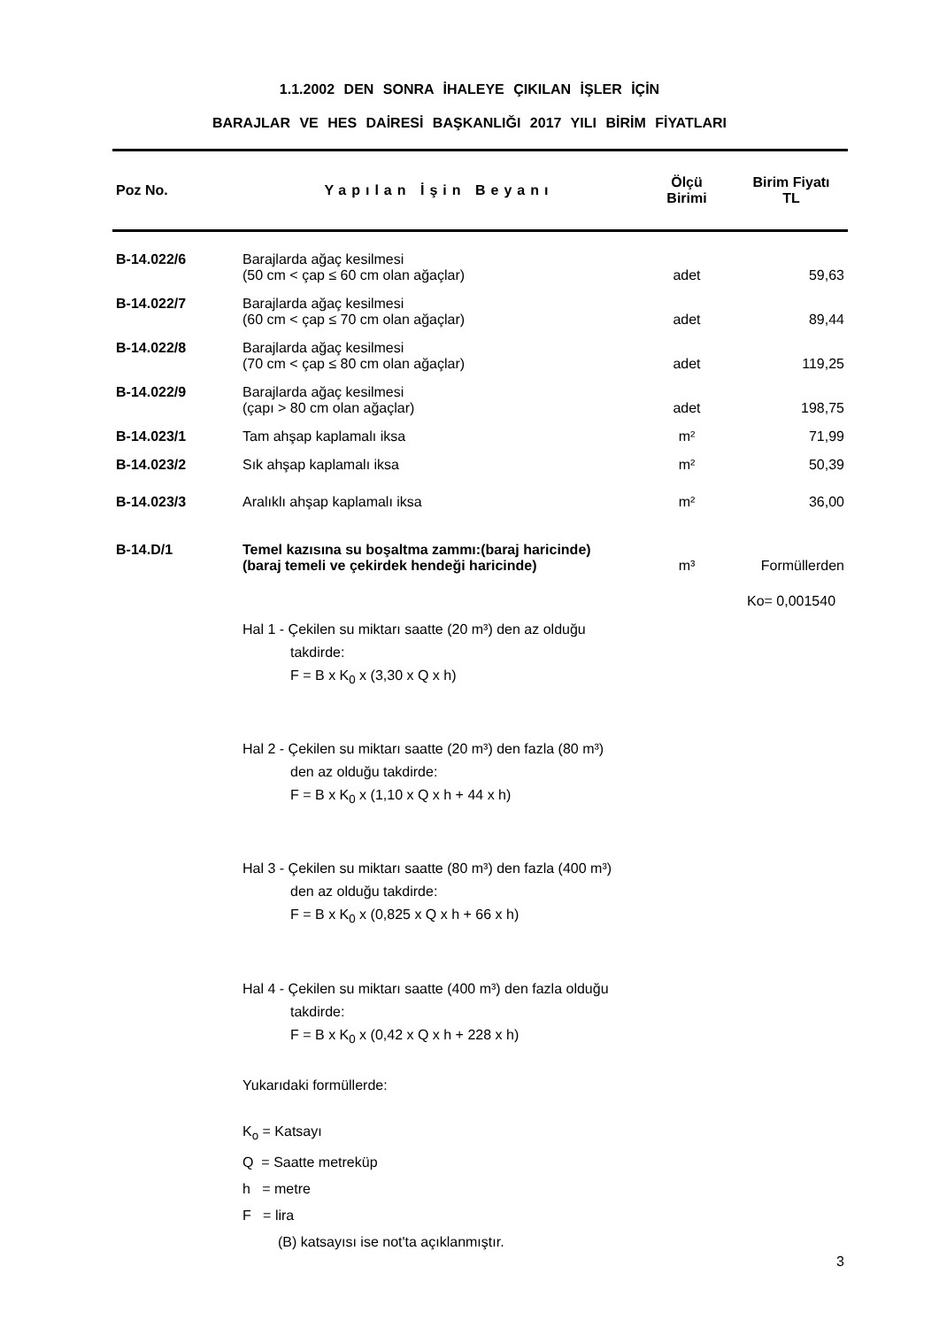1.1.2002 DEN SONRA İHALEYE ÇIKILAN İŞLER İÇİN
BARAJLAR VE HES DAİRESİ BAŞKANLIĞI 2017 YILI BİRİM FİYATLARI
| Poz No. | Yapılan İşin Beyanı | Ölçü Birimi | Birim Fiyatı TL |
| --- | --- | --- | --- |
| B-14.022/6 | Barajlarda ağaç kesilmesi (50 cm < çap ≤ 60 cm olan ağaçlar) | adet | 59,63 |
| B-14.022/7 | Barajlarda ağaç kesilmesi (60 cm < çap ≤ 70 cm olan ağaçlar) | adet | 89,44 |
| B-14.022/8 | Barajlarda ağaç kesilmesi (70 cm < çap ≤ 80 cm olan ağaçlar) | adet | 119,25 |
| B-14.022/9 | Barajlarda ağaç kesilmesi (çapı > 80 cm olan ağaçlar) | adet | 198,75 |
| B-14.023/1 | Tam ahşap kaplamalı iksa | m² | 71,99 |
| B-14.023/2 | Sık ahşap kaplamalı iksa | m² | 50,39 |
| B-14.023/3 | Aralıklı ahşap kaplamalı iksa | m² | 36,00 |
| B-14.D/1 | Temel kazısına su boşaltma zammı:(baraj haricinde) (baraj temeli ve çekirdek hendeği haricinde) | m³ | Formüllerden |
| | Hal 1 - Çekilen su miktarı saatte (20 m³) den az olduğu takdirde: F = B x K<sub>0</sub> x (3,30 x Q x h) Hal 2 - Çekilen su miktarı saatte (20 m³) den fazla (80 m³) den az olduğu takdirde: F = B x K<sub>0</sub> x (1,10 x Q x h + 44 x h) Hal 3 - Çekilen su miktarı saatte (80 m³) den fazla (400 m³) den az olduğu takdirde: F = B x K<sub>0</sub> x (0,825 x Q x h + 66 x h) Hal 4 - Çekilen su miktarı saatte (400 m³) den fazla olduğu takdirde: F = B x K<sub>0</sub> x (0,42 x Q x h + 228 x h) Yukarıdaki formüllerde: K<sub>o</sub> = Katsayı Q = Saatte metreküp h = metre F = lira (B) katsayısı ise not'ta açıklanmıştır. | | Ko= 0,001540 |
| | | | 3 |